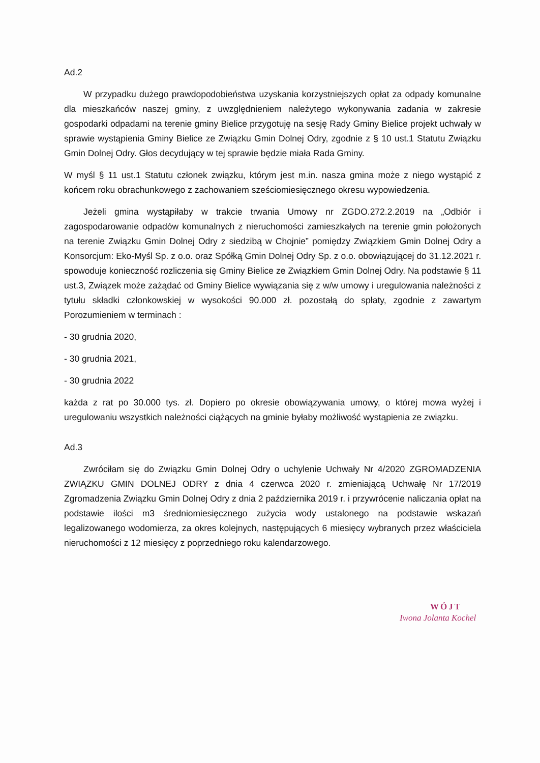Ad.2
W przypadku dużego prawdopodobieństwa uzyskania korzystniejszych opłat za odpady komunalne dla mieszkańców naszej gminy, z uwzględnieniem należytego wykonywania zadania w zakresie gospodarki odpadami na terenie gminy Bielice przygotuję na sesję Rady Gminy Bielice projekt uchwały w sprawie wystąpienia Gminy Bielice ze Związku Gmin Dolnej Odry, zgodnie z § 10 ust.1 Statutu Związku Gmin Dolnej Odry. Głos decydujący w tej sprawie będzie miała Rada Gminy.
W myśl § 11 ust.1 Statutu członek związku, którym jest m.in. nasza gmina może z niego wystąpić z końcem roku obrachunkowego z zachowaniem sześciomiesięcznego okresu wypowiedzenia.
Jeżeli gmina wystąpiłaby w trakcie trwania Umowy nr ZGDO.272.2.2019 na „Odbiór i zagospodarowanie odpadów komunalnych z nieruchomości zamieszkałych na terenie gmin położonych na terenie Związku Gmin Dolnej Odry z siedzibą w Chojnie” pomiędzy Związkiem Gmin Dolnej Odry a Konsorcjum: Eko-Myśl Sp. z o.o. oraz Spółką Gmin Dolnej Odry Sp. z o.o. obowiązującej do 31.12.2021 r. spowoduje konieczność rozliczenia się Gminy Bielice ze Związkiem Gmin Dolnej Odry. Na podstawie § 11 ust.3, Związek może zażądać od Gminy Bielice wywiązania się z w/w umowy i uregulowania należności z tytułu składki członkowskiej w wysokości 90.000 zł. pozostałą do spłaty, zgodnie z zawartym Porozumieniem w terminach :
- 30 grudnia 2020,
- 30 grudnia 2021,
- 30 grudnia 2022
każda z rat po 30.000 tys. zł. Dopiero po okresie obowiązywania umowy, o której mowa wyżej i uregulowaniu wszystkich należności ciążących na gminie byłaby możliwość wystąpienia ze związku.
Ad.3
Zwróciłam się do Związku Gmin Dolnej Odry o uchylenie Uchwały Nr 4/2020 ZGROMADZENIA ZWIĄZKU GMIN DOLNEJ ODRY z dnia 4 czerwca 2020 r. zmieniającą Uchwałę Nr 17/2019 Zgromadzenia Związku Gmin Dolnej Odry z dnia 2 października 2019 r. i przywrócenie naliczania opłat na podstawie ilości m3 średniomiesięcznego zużycia wody ustalonego na podstawie wskazań legalizowanego wodomierza, za okres kolejnych, następujących 6 miesięcy wybranych przez właściciela nieruchomości z 12 miesięcy z poprzedniego roku kalendarzowego.
WÓJT
Iwona Jolanta Kochel